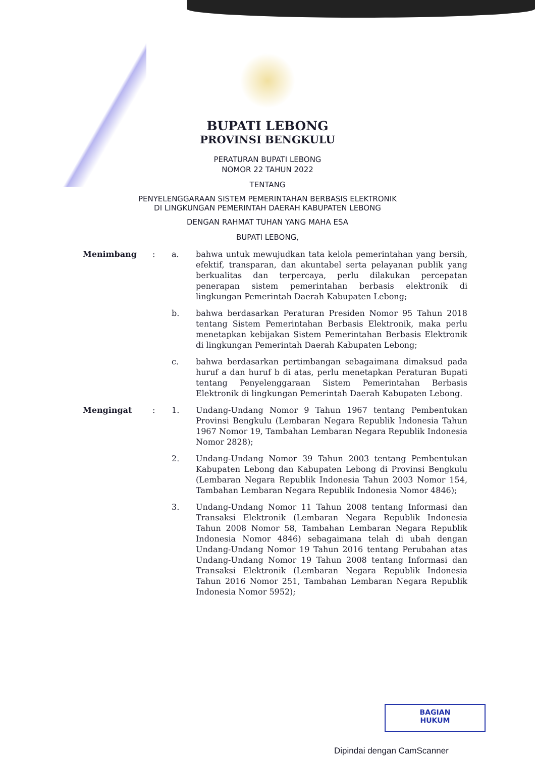BUPATI LEBONG
PROVINSI BENGKULU
PERATURAN BUPATI LEBONG
NOMOR 22 TAHUN 2022
TENTANG
PENYELENGGARAAN SISTEM PEMERINTAHAN BERBASIS ELEKTRONIK
DI LINGKUNGAN PEMERINTAH DAERAH KABUPATEN LEBONG
DENGAN RAHMAT TUHAN YANG MAHA ESA
BUPATI LEBONG,
| Menimbang | : | a. | bahwa untuk mewujudkan tata kelola pemerintahan yang bersih, efektif, transparan, dan akuntabel serta pelayanan publik yang berkualitas dan terpercaya, perlu dilakukan percepatan penerapan sistem pemerintahan berbasis elektronik di lingkungan Pemerintah Daerah Kabupaten Lebong; |
| | | b. | bahwa berdasarkan Peraturan Presiden Nomor 95 Tahun 2018 tentang Sistem Pemerintahan Berbasis Elektronik, maka perlu menetapkan kebijakan Sistem Pemerintahan Berbasis Elektronik di lingkungan Pemerintah Daerah Kabupaten Lebong; |
| | | c. | bahwa berdasarkan pertimbangan sebagaimana dimaksud pada huruf a dan huruf b di atas, perlu menetapkan Peraturan Bupati tentang Penyelenggaraan Sistem Pemerintahan Berbasis Elektronik di lingkungan Pemerintah Daerah Kabupaten Lebong. |
| Mengingat | : | 1. | Undang-Undang Nomor 9 Tahun 1967 tentang Pembentukan Provinsi Bengkulu (Lembaran Negara Republik Indonesia Tahun 1967 Nomor 19, Tambahan Lembaran Negara Republik Indonesia Nomor 2828); |
| | | 2. | Undang-Undang Nomor 39 Tahun 2003 tentang Pembentukan Kabupaten Lebong dan Kabupaten Lebong di Provinsi Bengkulu (Lembaran Negara Republik Indonesia Tahun 2003 Nomor 154, Tambahan Lembaran Negara Republik Indonesia Nomor 4846); |
| | | 3. | Undang-Undang Nomor 11 Tahun 2008 tentang Informasi dan Transaksi Elektronik (Lembaran Negara Republik Indonesia Tahun 2008 Nomor 58, Tambahan Lembaran Negara Republik Indonesia Nomor 4846) sebagaimana telah di ubah dengan Undang-Undang Nomor 19 Tahun 2016 tentang Perubahan atas Undang-Undang Nomor 19 Tahun 2008 tentang Informasi dan Transaksi Elektronik (Lembaran Negara Republik Indonesia Tahun 2016 Nomor 251, Tambahan Lembaran Negara Republik Indonesia Nomor 5952); |
BAGIAN
HUKUM
Dipindai dengan CamScanner